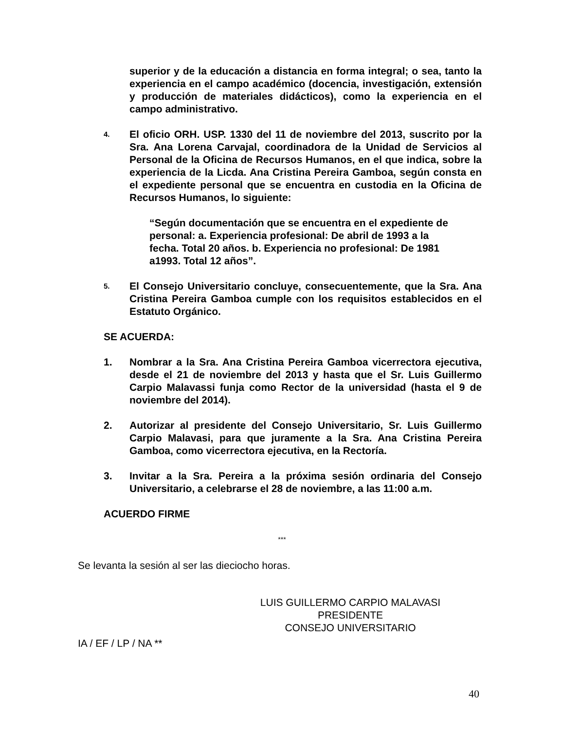superior y de la educación a distancia en forma integral; o sea, tanto la experiencia en el campo académico (docencia, investigación, extensión y producción de materiales didácticos), como la experiencia en el campo administrativo.
4.
El oficio ORH. USP. 1330 del 11 de noviembre del 2013, suscrito por la Sra. Ana Lorena Carvajal, coordinadora de la Unidad de Servicios al Personal de la Oficina de Recursos Humanos, en el que indica, sobre la experiencia de la Licda. Ana Cristina Pereira Gamboa, según consta en el expediente personal que se encuentra en custodia en la Oficina de Recursos Humanos, lo siguiente:
“Según documentación que se encuentra en el expediente de personal: a. Experiencia profesional: De abril de 1993 a la fecha. Total 20 años. b. Experiencia no profesional: De 1981 a1993. Total 12 años”.
5.
El Consejo Universitario concluye, consecuentemente, que la Sra. Ana Cristina Pereira Gamboa cumple con los requisitos establecidos en el Estatuto Orgánico.
SE ACUERDA:
1. Nombrar a la Sra. Ana Cristina Pereira Gamboa vicerrectora ejecutiva, desde el 21 de noviembre del 2013 y hasta que el Sr. Luis Guillermo Carpio Malavassi funja como Rector de la universidad (hasta el 9 de noviembre del 2014).
2. Autorizar al presidente del Consejo Universitario, Sr. Luis Guillermo Carpio Malavasi, para que juramente a la Sra. Ana Cristina Pereira Gamboa, como vicerrectora ejecutiva, en la Rectoría.
3. Invitar a la Sra. Pereira a la próxima sesión ordinaria del Consejo Universitario, a celebrarse el 28 de noviembre, a las 11:00 a.m.
ACUERDO FIRME
***
Se levanta la sesión al ser las dieciocho horas.
LUIS GUILLERMO CARPIO MALAVASI
PRESIDENTE
CONSEJO UNIVERSITARIO
IA / EF / LP / NA **
40